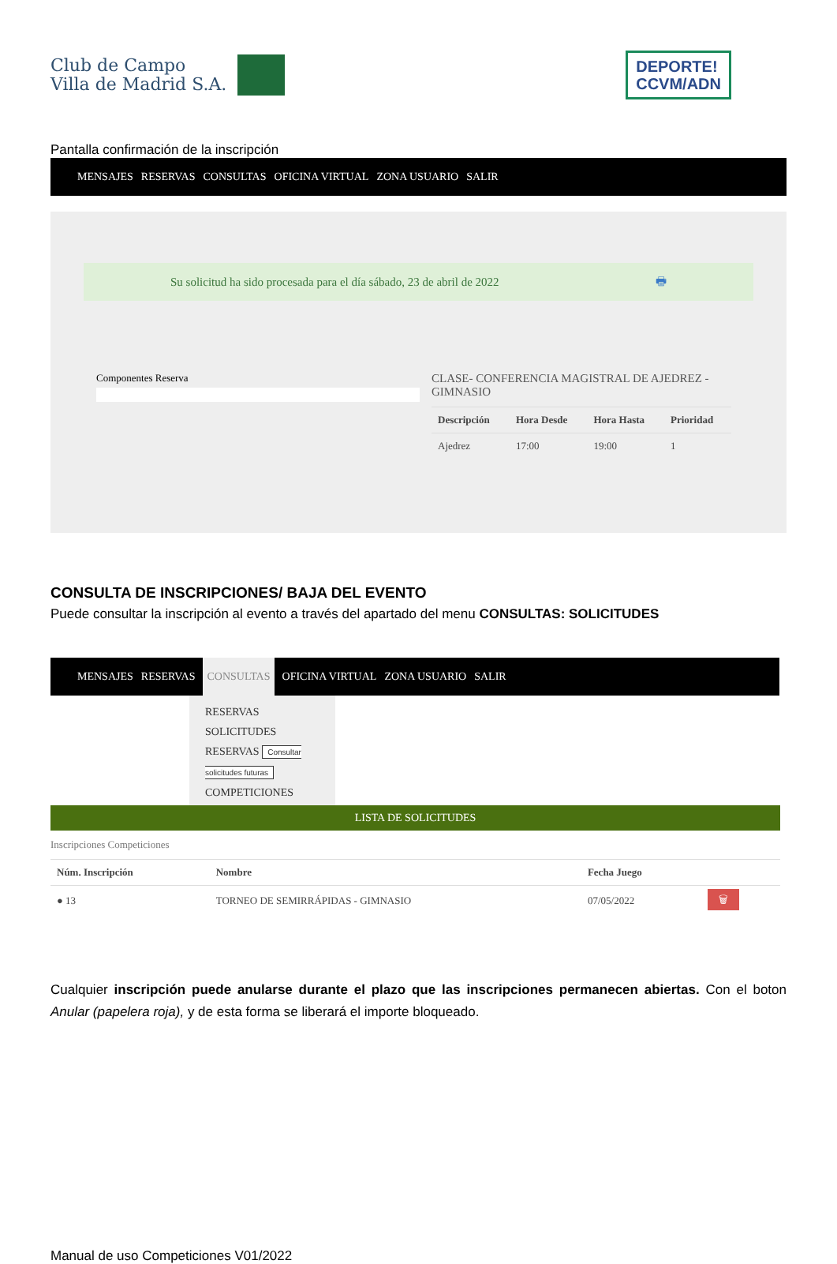Club de Campo
Villa de Madrid S.A.
DEPORTE!
CCVM/ADN
Pantalla confirmación de la inscripción
MENSAJES RESERVAS CONSULTAS OFICINA VIRTUAL ZONA USUARIO SALIR
Su solicitud ha sido procesada para el día sábado, 23 de abril de 2022 🖶
Componentes Reserva
CLASE- CONFERENCIA MAGISTRAL DE AJEDREZ -
GIMNASIO
| Descripción | Hora Desde | Hora Hasta | Prioridad |
| --- | --- | --- | --- |
| Ajedrez | 17:00 | 19:00 | 1 |
CONSULTA DE INSCRIPCIONES/ BAJA DEL EVENTO
Puede consultar la inscripción al evento a través del apartado del menu CONSULTAS: SOLICITUDES
MENSAJES RESERVAS CONSULTAS OFICINA VIRTUAL ZONA USUARIO SALIR
RESERVAS
SOLICITUDES
RESERVAS Consultar solicitudes futuras
COMPETICIONES
LISTA DE SOLICITUDES
Inscripciones Competiciones
| Núm. Inscripción | Nombre | Fecha Juego | |
| --- | --- | --- | --- |
| ● 13 | TORNEO DE SEMIRRÁPIDAS - GIMNASIO | 07/05/2022 | 🗑 |
Cualquier inscripción puede anularse durante el plazo que las inscripciones permanecen abiertas. Con el boton Anular (papelera roja), y de esta forma se liberará el importe bloqueado.
Manual de uso Competiciones V01/2022